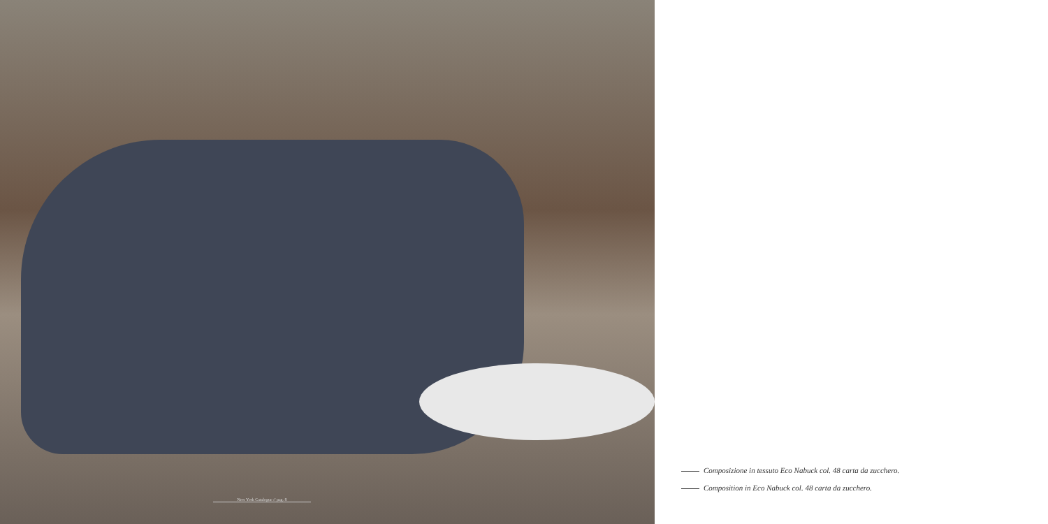New York Catalogue // pag. 8
Composizione in tessuto Eco Nabuck col. 48 carta da zucchero.
Composition in Eco Nabuck col. 48 carta da zucchero.